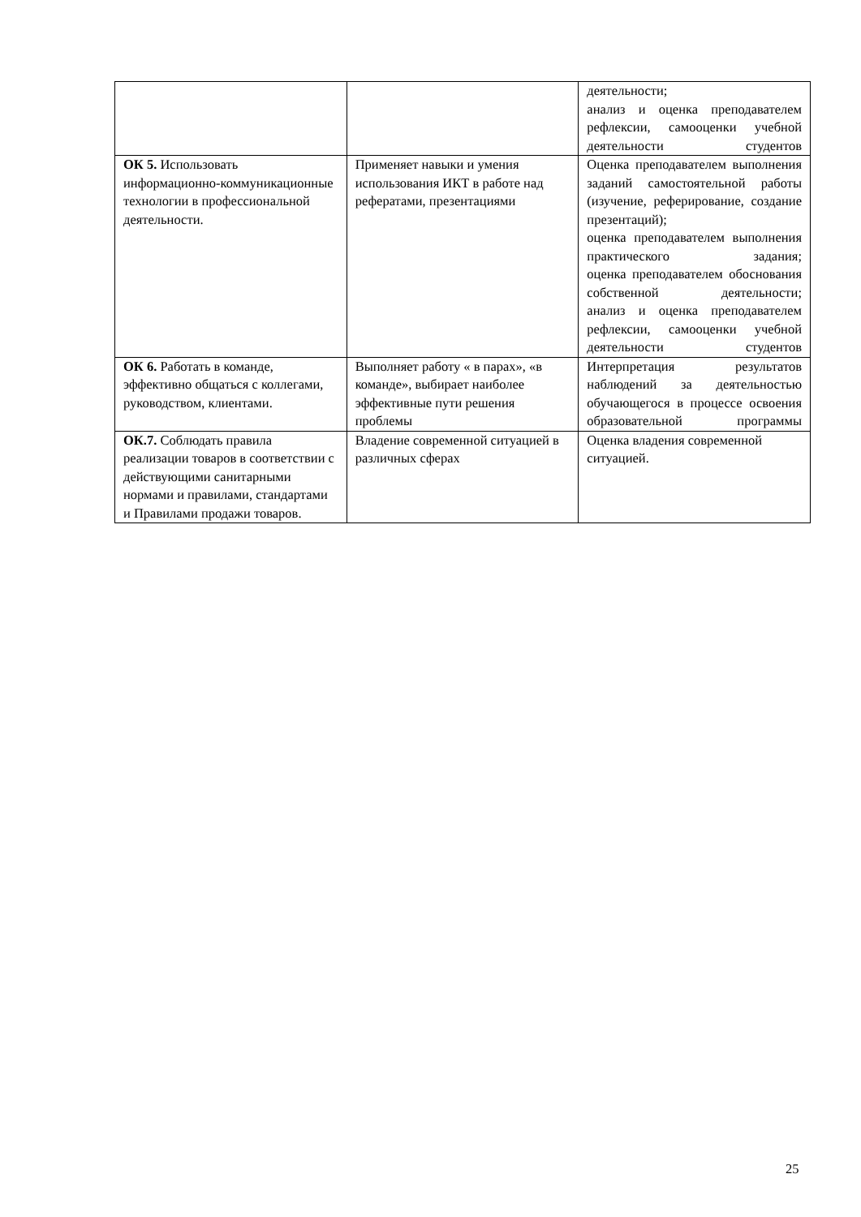| | | деятельности; анализ и оценка преподавателем рефлексии, самооценки учебной деятельности студентов |
| ОК 5. Использовать информационно-коммуникационные технологии в профессиональной деятельности. | Применяет навыки и умения использования ИКТ в работе над рефератами, презентациями | Оценка преподавателем выполнения заданий самостоятельной работы (изучение, реферирование, создание презентаций); оценка преподавателем выполнения практического задания; оценка преподавателем обоснования собственной деятельности; анализ и оценка преподавателем рефлексии, самооценки учебной деятельности студентов |
| ОК 6. Работать в команде, эффективно общаться с коллегами, руководством, клиентами. | Выполняет работу « в парах», «в команде», выбирает наиболее эффективные пути решения проблемы | Интерпретация результатов наблюдений за деятельностью обучающегося в процессе освоения образовательной программы |
| ОК.7. Соблюдать правила реализации товаров в соответствии с действующими санитарными нормами и правилами, стандартами и Правилами продажи товаров. | Владение современной ситуацией в различных сферах | Оценка владения современной ситуацией. |
25